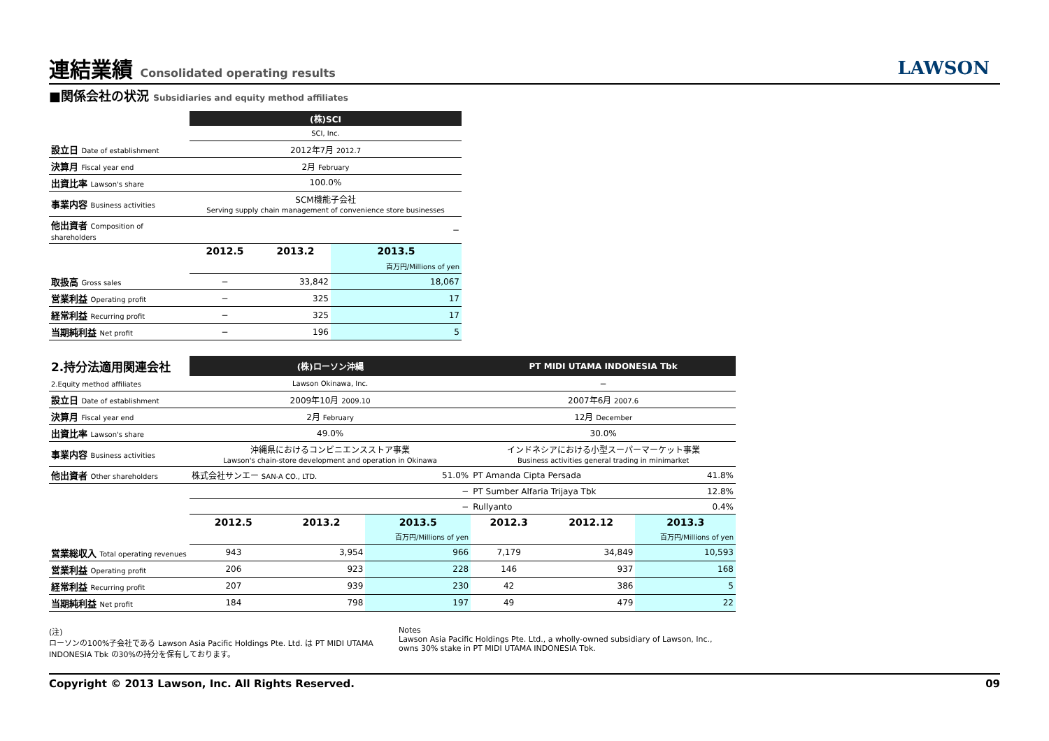連結業績 Consolidated operating results
LAWSON
■関係会社の状況 Subsidiaries and equity method affiliates
| | (株)SCI | | |
| | SCI, Inc. | | |
| 設立日 Date of establishment | 2012年7月 2012.7 | | |
| 決算月 Fiscal year end | 2月 February | | |
| 出資比率 Lawson's share | 100.0% | | |
| 事業内容 Business activities | SCM機能子会社 Serving supply chain management of convenience store businesses | | |
| 他出資者 Composition of shareholders | − | | |
| | 2012.5 | 2013.2 | 2013.5 |
| | | | 百万円/Millions of yen |
| 取扱高 Gross sales | − | 33,842 | 18,067 |
| 営業利益 Operating profit | − | 325 | 17 |
| 経常利益 Recurring profit | − | 325 | 17 |
| 当期純利益 Net profit | − | 196 | 5 |
| 2.持分法適用関連会社 | (株)ローソン沖縄 | | | PT MIDI UTAMA INDONESIA Tbk | | |
| 2.Equity method affiliates | Lawson Okinawa, Inc. | | | − | | |
| 設立日 Date of establishment | 2009年10月 2009.10 | | | 2007年6月 2007.6 | | |
| 決算月 Fiscal year end | 2月 February | | | 12月 December | | |
| 出資比率 Lawson's share | 49.0% | | | 30.0% | | |
| 事業内容 Business activities | 沖縄県におけるコンビニエンスストア事業 Lawson's chain-store development and operation in Okinawa | | | インドネシアにおける小型スーパーマーケット事業 Business activities general trading in minimarket | | |
| 他出資者 Other shareholders | 株式会社サンエー SAN-A CO., LTD. | | 51.0% | PT Amanda Cipta Persada | | 41.8% |
| | − | | | PT Sumber Alfaria Trijaya Tbk | | 12.8% |
| | − | | | Rullyanto | | 0.4% |
| | 2012.5 | 2013.2 | 2013.5 | 2012.3 | 2012.12 | 2013.3 |
| | | | 百万円/Millions of yen | | | 百万円/Millions of yen |
| 営業総収入 Total operating revenues | 943 | 3,954 | 966 | 7,179 | 34,849 | 10,593 |
| 営業利益 Operating profit | 206 | 923 | 228 | 146 | 937 | 168 |
| 経常利益 Recurring profit | 207 | 939 | 230 | 42 | 386 | 5 |
| 当期純利益 Net profit | 184 | 798 | 197 | 49 | 479 | 22 |
(注)
ローソンの100%子会社である Lawson Asia Pacific Holdings Pte. Ltd. は PT MIDI UTAMA INDONESIA Tbk の30%の持分を保有しております。
Notes
Lawson Asia Pacific Holdings Pte. Ltd., a wholly-owned subsidiary of Lawson, Inc., owns 30% stake in PT MIDI UTAMA INDONESIA Tbk.
Copyright © 2013 Lawson, Inc. All Rights Reserved. 09